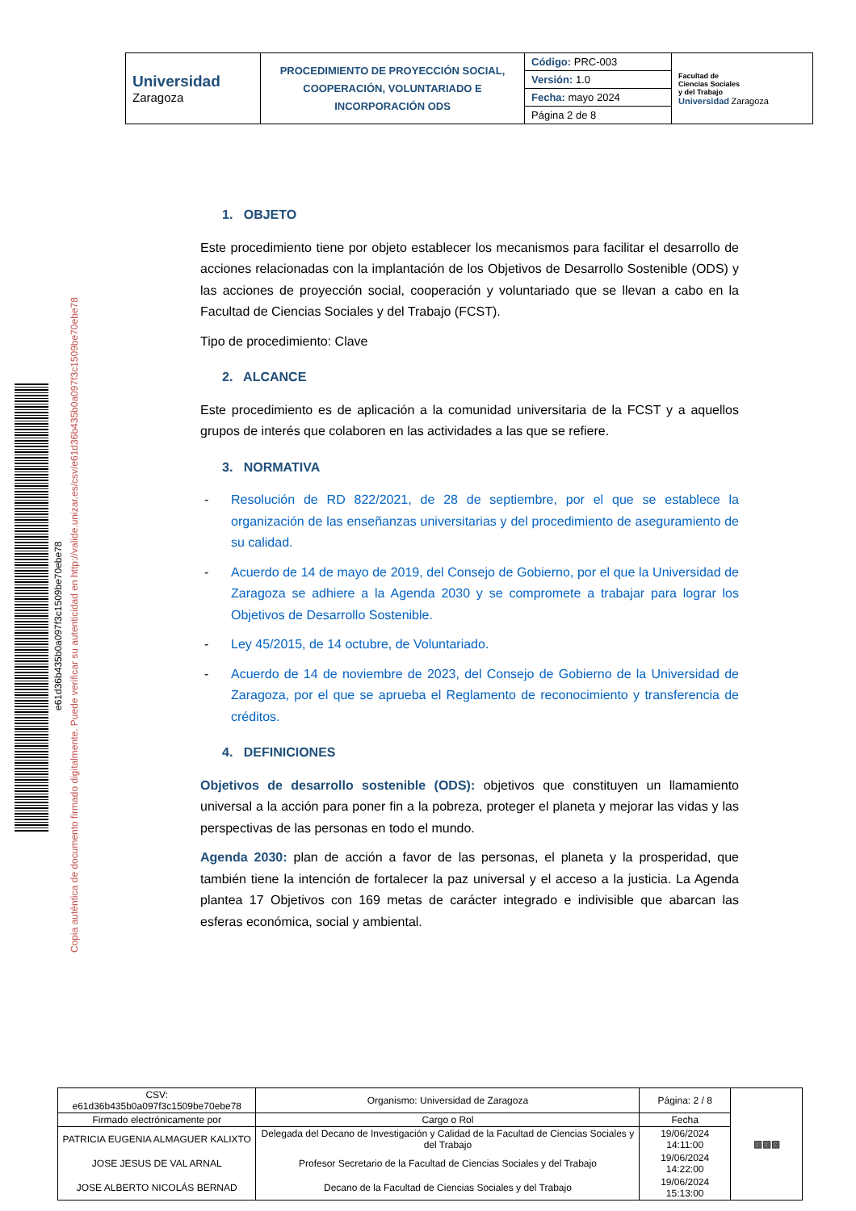| Universidad Zaragoza | PROCEDIMIENTO DE PROYECCIÓN SOCIAL, COOPERACIÓN, VOLUNTARIADO E INCORPORACIÓN ODS | Código: PRC-003 | Facultad de Ciencias Sociales y del Trabajo Universidad Zaragoza |
| | | Versión: 1.0 | |
| | | Fecha: mayo 2024 | |
| | | Página 2 de 8 | |
e61d36b435b0a097f3c1509be70ebe78
Copia auténtica de documento firmado digitalmente. Puede verificar su autenticidad en http://valide.unizar.es/csv/e61d36b435b0a097f3c1509be70ebe78
1. OBJETO
Este procedimiento tiene por objeto establecer los mecanismos para facilitar el desarrollo de acciones relacionadas con la implantación de los Objetivos de Desarrollo Sostenible (ODS) y las acciones de proyección social, cooperación y voluntariado que se llevan a cabo en la Facultad de Ciencias Sociales y del Trabajo (FCST).
Tipo de procedimiento: Clave
2. ALCANCE
Este procedimiento es de aplicación a la comunidad universitaria de la FCST y a aquellos grupos de interés que colaboren en las actividades a las que se refiere.
3. NORMATIVA
- Resolución de RD 822/2021, de 28 de septiembre, por el que se establece la organización de las enseñanzas universitarias y del procedimiento de aseguramiento de su calidad.
- Acuerdo de 14 de mayo de 2019, del Consejo de Gobierno, por el que la Universidad de Zaragoza se adhiere a la Agenda 2030 y se compromete a trabajar para lograr los Objetivos de Desarrollo Sostenible.
- Ley 45/2015, de 14 octubre, de Voluntariado.
- Acuerdo de 14 de noviembre de 2023, del Consejo de Gobierno de la Universidad de Zaragoza, por el que se aprueba el Reglamento de reconocimiento y transferencia de créditos.
4. DEFINICIONES
Objetivos de desarrollo sostenible (ODS): objetivos que constituyen un llamamiento universal a la acción para poner fin a la pobreza, proteger el planeta y mejorar las vidas y las perspectivas de las personas en todo el mundo.
Agenda 2030: plan de acción a favor de las personas, el planeta y la prosperidad, que también tiene la intención de fortalecer la paz universal y el acceso a la justicia. La Agenda plantea 17 Objetivos con 169 metas de carácter integrado e indivisible que abarcan las esferas económica, social y ambiental.
| CSV: e61d36b435b0a097f3c1509be70ebe78 | Organismo: Universidad de Zaragoza | Página: 2 / 8 | ▩▩▩ |
| Firmado electrónicamente por | Cargo o Rol | Fecha | |
| PATRICIA EUGENIA ALMAGUER KALIXTO | Delegada del Decano de Investigación y Calidad de la Facultad de Ciencias Sociales y del Trabajo | 19/06/2024 14:11:00 | |
| JOSE JESUS DE VAL ARNAL | Profesor Secretario de la Facultad de Ciencias Sociales y del Trabajo | 19/06/2024 14:22:00 | |
| JOSE ALBERTO NICOLÁS BERNAD | Decano de la Facultad de Ciencias Sociales y del Trabajo | 19/06/2024 15:13:00 | |